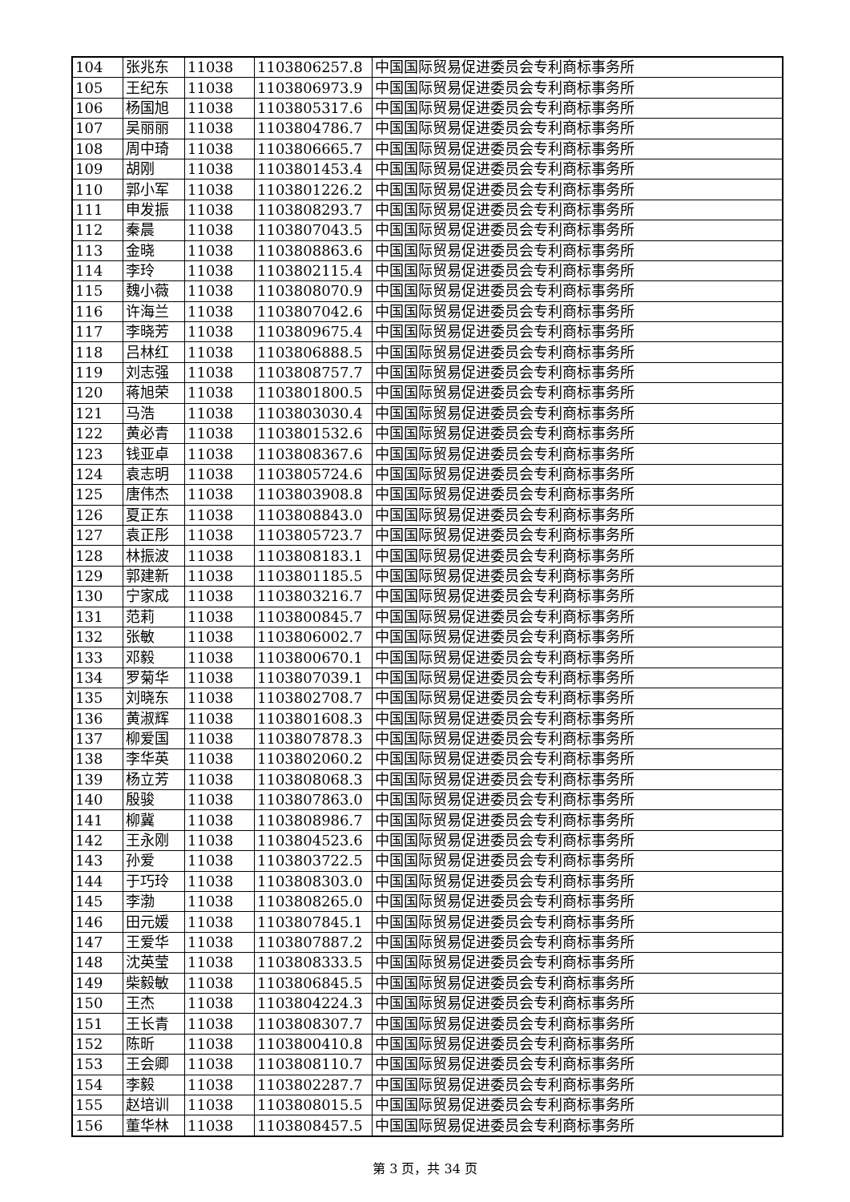| 104 | 张兆东 | 11038 | 1103806257.8 | 中国国际贸易促进委员会专利商标事务所 |
| 105 | 王纪东 | 11038 | 1103806973.9 | 中国国际贸易促进委员会专利商标事务所 |
| 106 | 杨国旭 | 11038 | 1103805317.6 | 中国国际贸易促进委员会专利商标事务所 |
| 107 | 吴丽丽 | 11038 | 1103804786.7 | 中国国际贸易促进委员会专利商标事务所 |
| 108 | 周中琦 | 11038 | 1103806665.7 | 中国国际贸易促进委员会专利商标事务所 |
| 109 | 胡刚 | 11038 | 1103801453.4 | 中国国际贸易促进委员会专利商标事务所 |
| 110 | 郭小军 | 11038 | 1103801226.2 | 中国国际贸易促进委员会专利商标事务所 |
| 111 | 申发振 | 11038 | 1103808293.7 | 中国国际贸易促进委员会专利商标事务所 |
| 112 | 秦晨 | 11038 | 1103807043.5 | 中国国际贸易促进委员会专利商标事务所 |
| 113 | 金晓 | 11038 | 1103808863.6 | 中国国际贸易促进委员会专利商标事务所 |
| 114 | 李玲 | 11038 | 1103802115.4 | 中国国际贸易促进委员会专利商标事务所 |
| 115 | 魏小薇 | 11038 | 1103808070.9 | 中国国际贸易促进委员会专利商标事务所 |
| 116 | 许海兰 | 11038 | 1103807042.6 | 中国国际贸易促进委员会专利商标事务所 |
| 117 | 李晓芳 | 11038 | 1103809675.4 | 中国国际贸易促进委员会专利商标事务所 |
| 118 | 吕林红 | 11038 | 1103806888.5 | 中国国际贸易促进委员会专利商标事务所 |
| 119 | 刘志强 | 11038 | 1103808757.7 | 中国国际贸易促进委员会专利商标事务所 |
| 120 | 蒋旭荣 | 11038 | 1103801800.5 | 中国国际贸易促进委员会专利商标事务所 |
| 121 | 马浩 | 11038 | 1103803030.4 | 中国国际贸易促进委员会专利商标事务所 |
| 122 | 黄必青 | 11038 | 1103801532.6 | 中国国际贸易促进委员会专利商标事务所 |
| 123 | 钱亚卓 | 11038 | 1103808367.6 | 中国国际贸易促进委员会专利商标事务所 |
| 124 | 袁志明 | 11038 | 1103805724.6 | 中国国际贸易促进委员会专利商标事务所 |
| 125 | 唐伟杰 | 11038 | 1103803908.8 | 中国国际贸易促进委员会专利商标事务所 |
| 126 | 夏正东 | 11038 | 1103808843.0 | 中国国际贸易促进委员会专利商标事务所 |
| 127 | 袁正彤 | 11038 | 1103805723.7 | 中国国际贸易促进委员会专利商标事务所 |
| 128 | 林振波 | 11038 | 1103808183.1 | 中国国际贸易促进委员会专利商标事务所 |
| 129 | 郭建新 | 11038 | 1103801185.5 | 中国国际贸易促进委员会专利商标事务所 |
| 130 | 宁家成 | 11038 | 1103803216.7 | 中国国际贸易促进委员会专利商标事务所 |
| 131 | 范莉 | 11038 | 1103800845.7 | 中国国际贸易促进委员会专利商标事务所 |
| 132 | 张敏 | 11038 | 1103806002.7 | 中国国际贸易促进委员会专利商标事务所 |
| 133 | 邓毅 | 11038 | 1103800670.1 | 中国国际贸易促进委员会专利商标事务所 |
| 134 | 罗菊华 | 11038 | 1103807039.1 | 中国国际贸易促进委员会专利商标事务所 |
| 135 | 刘晓东 | 11038 | 1103802708.7 | 中国国际贸易促进委员会专利商标事务所 |
| 136 | 黄淑辉 | 11038 | 1103801608.3 | 中国国际贸易促进委员会专利商标事务所 |
| 137 | 柳爱国 | 11038 | 1103807878.3 | 中国国际贸易促进委员会专利商标事务所 |
| 138 | 李华英 | 11038 | 1103802060.2 | 中国国际贸易促进委员会专利商标事务所 |
| 139 | 杨立芳 | 11038 | 1103808068.3 | 中国国际贸易促进委员会专利商标事务所 |
| 140 | 殷骏 | 11038 | 1103807863.0 | 中国国际贸易促进委员会专利商标事务所 |
| 141 | 柳冀 | 11038 | 1103808986.7 | 中国国际贸易促进委员会专利商标事务所 |
| 142 | 王永刚 | 11038 | 1103804523.6 | 中国国际贸易促进委员会专利商标事务所 |
| 143 | 孙爱 | 11038 | 1103803722.5 | 中国国际贸易促进委员会专利商标事务所 |
| 144 | 于巧玲 | 11038 | 1103808303.0 | 中国国际贸易促进委员会专利商标事务所 |
| 145 | 李渤 | 11038 | 1103808265.0 | 中国国际贸易促进委员会专利商标事务所 |
| 146 | 田元媛 | 11038 | 1103807845.1 | 中国国际贸易促进委员会专利商标事务所 |
| 147 | 王爱华 | 11038 | 1103807887.2 | 中国国际贸易促进委员会专利商标事务所 |
| 148 | 沈英莹 | 11038 | 1103808333.5 | 中国国际贸易促进委员会专利商标事务所 |
| 149 | 柴毅敏 | 11038 | 1103806845.5 | 中国国际贸易促进委员会专利商标事务所 |
| 150 | 王杰 | 11038 | 1103804224.3 | 中国国际贸易促进委员会专利商标事务所 |
| 151 | 王长青 | 11038 | 1103808307.7 | 中国国际贸易促进委员会专利商标事务所 |
| 152 | 陈昕 | 11038 | 1103800410.8 | 中国国际贸易促进委员会专利商标事务所 |
| 153 | 王会卿 | 11038 | 1103808110.7 | 中国国际贸易促进委员会专利商标事务所 |
| 154 | 李毅 | 11038 | 1103802287.7 | 中国国际贸易促进委员会专利商标事务所 |
| 155 | 赵培训 | 11038 | 1103808015.5 | 中国国际贸易促进委员会专利商标事务所 |
| 156 | 董华林 | 11038 | 1103808457.5 | 中国国际贸易促进委员会专利商标事务所 |
第 3 页，共 34 页